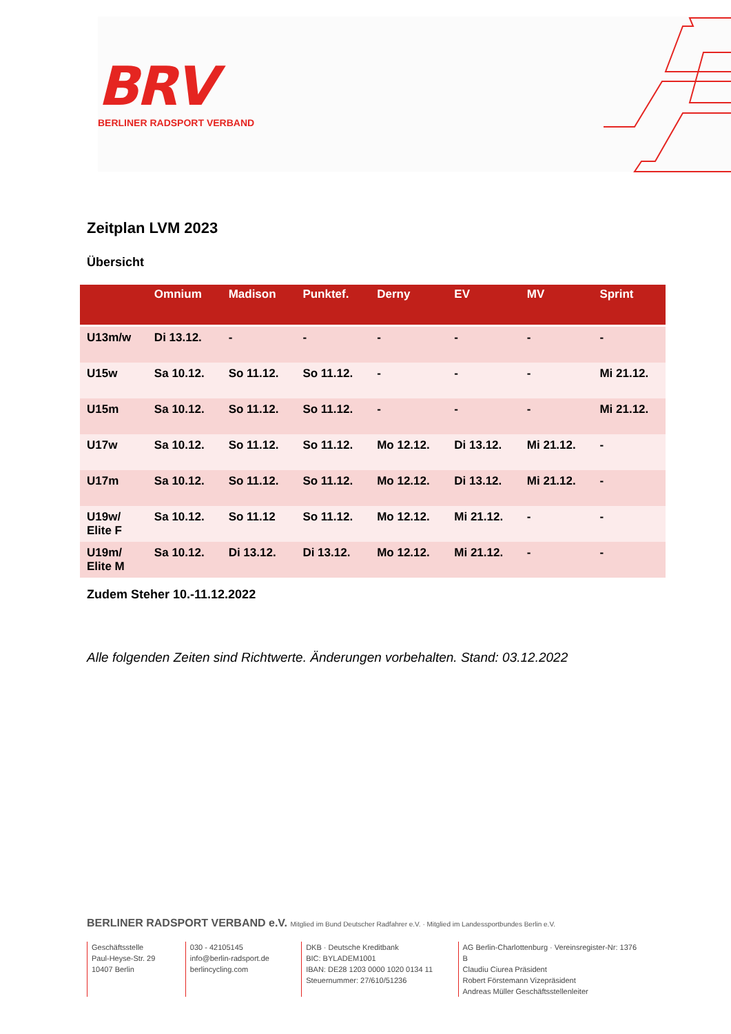BRV
BERLINER RADSPORT VERBAND
Zeitplan LVM 2023
Übersicht
| | Omnium | Madison | Punktef. | Derny | EV | MV | Sprint |
| --- | --- | --- | --- | --- | --- | --- | --- |
| U13m/w | Di 13.12. | - | - | - | - | - | - |
| U15w | Sa 10.12. | So 11.12. | So 11.12. | - | - | - | Mi 21.12. |
| U15m | Sa 10.12. | So 11.12. | So 11.12. | - | - | - | Mi 21.12. |
| U17w | Sa 10.12. | So 11.12. | So 11.12. | Mo 12.12. | Di 13.12. | Mi 21.12. | - |
| U17m | Sa 10.12. | So 11.12. | So 11.12. | Mo 12.12. | Di 13.12. | Mi 21.12. | - |
| U19w/ Elite F | Sa 10.12. | So 11.12 | So 11.12. | Mo 12.12. | Mi 21.12. | - | - |
| U19m/ Elite M | Sa 10.12. | Di 13.12. | Di 13.12. | Mo 12.12. | Mi 21.12. | - | - |
Zudem Steher 10.-11.12.2022
Alle folgenden Zeiten sind Richtwerte. Änderungen vorbehalten. Stand: 03.12.2022
BERLINER RADSPORT VERBAND e.V. Mitglied im Bund Deutscher Radfahrer e.V. · Mitglied im Landessportbundes Berlin e.V.
Geschäftsstelle
Paul-Heyse-Str. 29
10407 Berlin
030 - 42105145
info@berlin-radsport.de
berlincycling.com
DKB · Deutsche Kreditbank
BIC: BYLADEM1001
IBAN: DE28 1203 0000 1020 0134 11
Steuernummer: 27/610/51236
AG Berlin-Charlottenburg · Vereinsregister-Nr: 1376 B
Claudiu Ciurea Präsident
Robert Förstemann Vizepräsident
Andreas Müller Geschäftsstellenleiter